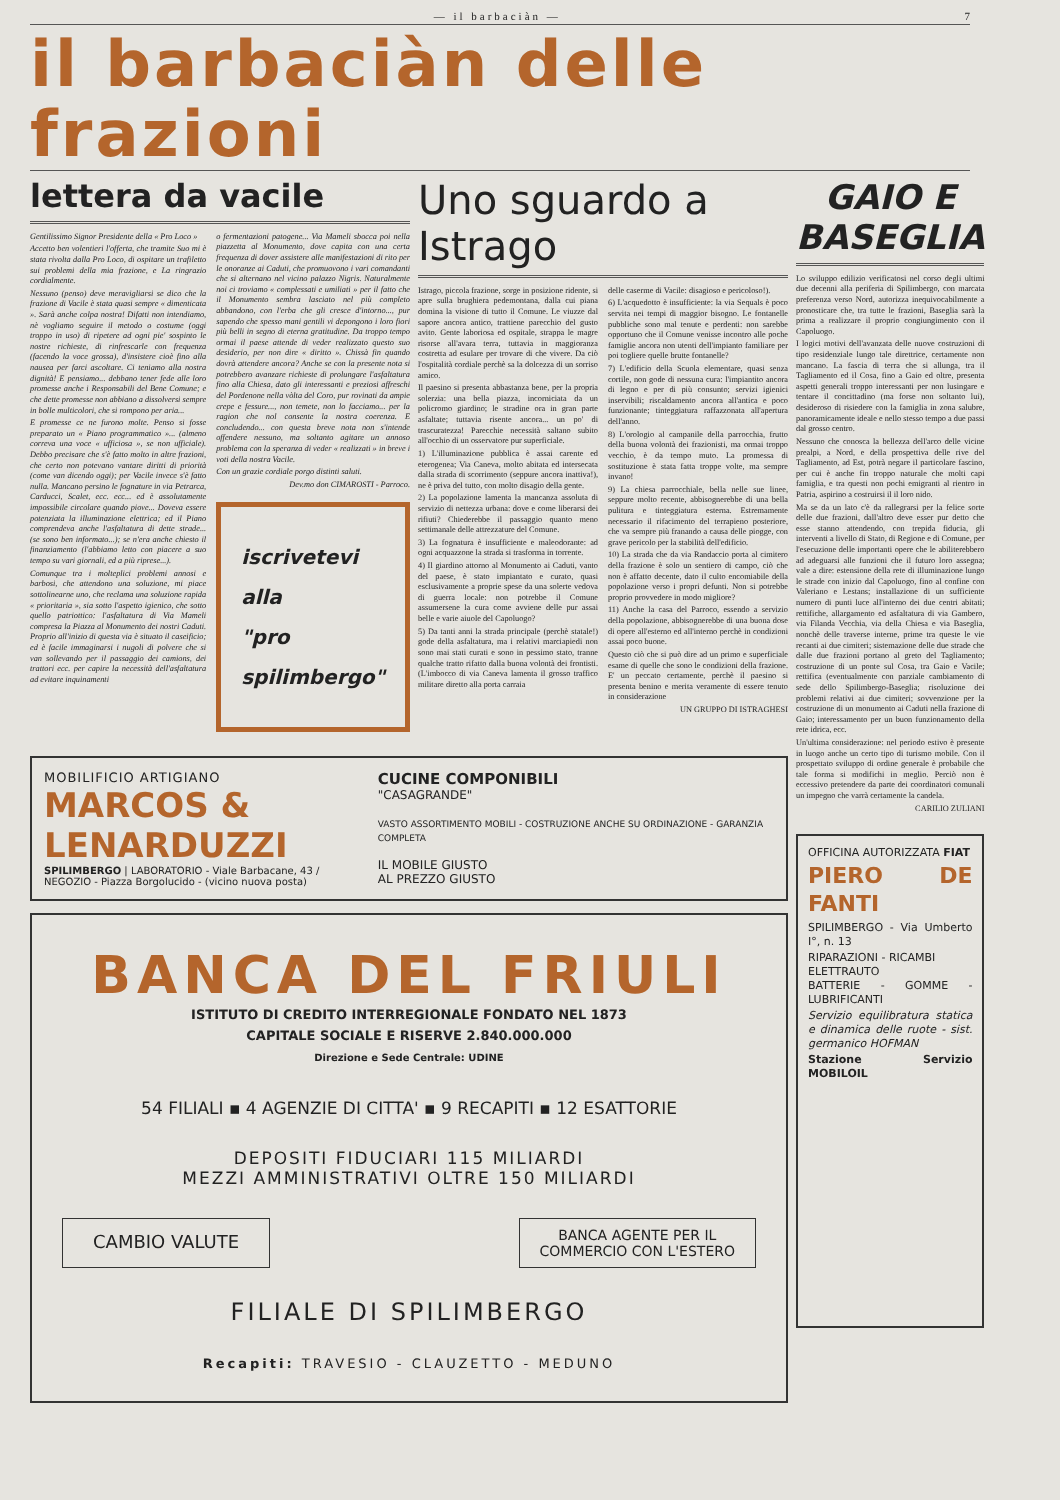— il barbaciàn — 7
il barbaciàn delle frazioni
lettera da vacile
Gentilissimo Signor Presidente della « Pro Loco »
Accetto ben volentieri l'offerta, che tramite Suo mi è stata rivolta dalla Pro Loco, di ospitare un trafiletto sui problemi della mia frazione, e La ringrazio cordialmente.
Nessuno (penso) deve meravigliarsi se dico che la frazione di Vacile è stata quasi sempre « dimenticata ». Sarà anche colpa nostra! Difatti non intendiamo, nè vogliamo seguire il metodo o costume (oggi troppo in uso) di ripetere ad ogni pie' sospinto le nostre richieste, di rinfrescarle con frequenza (facendo la voce grossa), d'insistere cioè fino alla nausea per farci ascoltare. Ci teniamo alla nostra dignità! E pensiamo... debbano tener fede alle loro promesse anche i Responsabili del Bene Comune; e che dette promesse non abbiano a dissolversi sempre in bolle multicolori, che si rompono per aria...
E promesse ce ne furono molte. Penso si fosse preparato un « Piano programmatico »... (almeno correva una voce « ufficiosa », se non ufficiale). Debbo precisare che s'è fatto molto in altre frazioni, che certo non potevano vantare diritti di priorità (come van dicendo oggi); per Vacile invece s'è fatto nulla. Mancano persino le fognature in via Petrarca, Carducci, Scalet, ecc. ecc... ed è assolutamente impossibile circolare quando piove... Doveva essere potenziata la illuminazione elettrica; ed il Piano comprendeva anche l'asfaltatura di dette strade... (se sono ben informato...); se n'era anche chiesto il finanziamento (l'abbiamo letto con piacere a suo tempo su vari giornali, ed a più riprese...).
Comunque tra i molteplici problemi annosi e barbosi, che attendono una soluzione, mi piace sottolinearne uno, che reclama una soluzione rapida « prioritaria », sia sotto l'aspetto igienico, che sotto quello patriottico: l'asfaltatura di Via Mameli compresa la Piazza al Monumento dei nostri Caduti. Proprio all'inizio di questa via è situato il caseificio; ed è facile immaginarsi i nugoli di polvere che si van sollevando per il passaggio dei camions, dei trattori ecc. per capire la necessità dell'asfaltatura ad evitare inquinamenti
o fermentazioni patogene... Via Mameli sbocca poi nella piazzetta al Monumento, dove capita con una certa frequenza di dover assistere alle manifestazioni di rito per le onoranze ai Caduti, che promuovono i vari comandanti che si alternano nel vicino palazzo Nigris. Naturalmente noi ci troviamo « complessati e umiliati » per il fatto che il Monumento sembra lasciato nel più completo abbandono, con l'erba che gli cresce d'intorno..., pur sapendo che spesso mani gentili vi depongono i loro fiori più belli in segno di eterna gratitudine. Da troppo tempo ormai il paese attende di veder realizzato questo suo desiderio, per non dire « diritto ». Chissà fin quando dovrà attendere ancora? Anche se con la presente nota si potrebbero avanzare richieste di prolungare l'asfaltatura fino alla Chiesa, dato gli interessanti e preziosi affreschi del Pordenone nella vòlta del Coro, pur rovinati da ampie crepe e fessure..., non temete, non lo facciamo... per la ragion che nol consente la nostra coerenza. E concludendo... con questa breve nota non s'intende offendere nessuno, ma soltanto agitare un annoso problema con la speranza di veder « realizzati » in breve i voti della nostra Vacile.
Con un grazie cordiale porgo distinti saluti.
Dev.mo don CIMAROSTI - Parroco.
iscrivetevi
alla
"pro spilimbergo"
Uno sguardo a Istrago
Istrago, piccola frazione, sorge in posizione ridente, si apre sulla brughiera pedemontana, dalla cui piana domina la visione di tutto il Comune. Le viuzze dal sapore ancora antico, trattiene parecchio del gusto avito. Gente laboriosa ed ospitale, strappa le magre risorse all'avara terra, tuttavia in maggioranza costretta ad esulare per trovare di che vivere. Da ciò l'ospitalità cordiale perchè sa la dolcezza di un sorriso amico.
Il paesino si presenta abbastanza bene, per la propria solerzia: una bella piazza, incorniciata da un policromo giardino; le stradine ora in gran parte asfaltate; tuttavia risente ancora... un po' di trascuratezza! Parecchie necessità saltano subito all'occhio di un osservatore pur superficiale.
1) L'illuminazione pubblica è assai carente ed eterogenea; Via Caneva, molto abitata ed intersecata dalla strada di scorrimento (seppure ancora inattiva!), ne è priva del tutto, con molto disagio della gente.
2) La popolazione lamenta la mancanza assoluta di servizio di nettezza urbana: dove e come liberarsi dei rifiuti? Chiederebbe il passaggio quanto meno settimanale delle attrezzature del Comune.
3) La fognatura è insufficiente e maleodorante: ad ogni acquazzone la strada si trasforma in torrente.
4) Il giardino attorno al Monumento ai Caduti, vanto del paese, è stato impiantato e curato, quasi esclusivamente a proprie spese da una solerte vedova di guerra locale: non potrebbe il Comune assumersene la cura come avviene delle pur assai belle e varie aiuole del Capoluogo?
5) Da tanti anni la strada principale (perchè statale!) gode della asfaltatura, ma i relativi marciapiedi non sono mai stati curati e sono in pessimo stato, tranne qualche tratto rifatto dalla buona volontà dei frontisti. (L'imbocco di via Caneva lamenta il grosso traffico militare diretto alla porta carraia
delle caserme di Vacile: disagioso e pericoloso!).
6) L'acquedotto è insufficiente: la via Sequals è poco servita nei tempi di maggior bisogno. Le fontanelle pubbliche sono mal tenute e perdenti: non sarebbe opportuno che il Comune venisse incontro alle poche famiglie ancora non utenti dell'impianto familiare per poi togliere quelle brutte fontanelle?
7) L'edificio della Scuola elementare, quasi senza cortile, non gode di nessuna cura: l'impiantito ancora di legno e per di più consunto; servizi igienici inservibili; riscaldamento ancora all'antica e poco funzionante; tinteggiatura raffazzonata all'apertura dell'anno.
8) L'orologio al campanile della parrocchia, frutto della buona volontà dei frazionisti, ma ormai troppo vecchio, è da tempo muto. La promessa di sostituzione è stata fatta troppe volte, ma sempre invano!
9) La chiesa parrocchiale, bella nelle sue linee, seppure molto recente, abbisognerebbe di una bella pulitura e tinteggiatura esterna. Estremamente necessario il rifacimento del terrapieno posteriore, che va sempre più franando a causa delle piogge, con grave pericolo per la stabilità dell'edificio.
10) La strada che da via Randaccio porta al cimitero della frazione è solo un sentiero di campo, ciò che non è affatto decente, dato il culto encomiabile della popolazione verso i propri defunti. Non si potrebbe proprio provvedere in modo migliore?
11) Anche la casa del Parroco, essendo a servizio della popolazione, abbisognerebbe di una buona dose di opere all'esterno ed all'interno perchè in condizioni assai poco buone.
Questo ciò che si può dire ad un primo e superficiale esame di quelle che sono le condizioni della frazione. E' un peccato certamente, perchè il paesino si presenta benino e merita veramente di essere tenuto in considerazione
UN GRUPPO DI ISTRAGHESI
MOBILIFICIO ARTIGIANO
MARCOS & LENARDUZZI
SPILIMBERGO | LABORATORIO - Viale Barbacane, 43 / NEGOZIO - Piazza Borgolucido - (vicino nuova posta)
CUCINE COMPONIBILI
"CASAGRANDE"
VASTO ASSORTIMENTO MOBILI - COSTRUZIONE ANCHE SU ORDINAZIONE - GARANZIA COMPLETA
IL MOBILE GIUSTO
AL PREZZO GIUSTO
BANCA DEL FRIULI
ISTITUTO DI CREDITO INTERREGIONALE FONDATO NEL 1873
CAPITALE SOCIALE E RISERVE 2.840.000.000
Direzione e Sede Centrale: UDINE
54 FILIALI ▪ 4 AGENZIE DI CITTA' ▪ 9 RECAPITI ▪ 12 ESATTORIE
DEPOSITI FIDUCIARI 115 MILIARDI
MEZZI AMMINISTRATIVI OLTRE 150 MILIARDI
CAMBIO VALUTE
BANCA AGENTE PER IL
COMMERCIO CON L'ESTERO
FILIALE DI SPILIMBERGO
Recapiti: TRAVESIO - CLAUZETTO - MEDUNO
GAIO E BASEGLIA
Lo sviluppo edilizio verificatosi nel corso degli ultimi due decenni alla periferia di Spilimbergo, con marcata preferenza verso Nord, autorizza inequivocabilmente a pronosticare che, tra tutte le frazioni, Baseglia sarà la prima a realizzare il proprio congiungimento con il Capoluogo.
I logici motivi dell'avanzata delle nuove costruzioni di tipo residenziale lungo tale direttrice, certamente non mancano. La fascia di terra che si allunga, tra il Tagliamento ed il Cosa, fino a Gaio ed oltre, presenta aspetti generali troppo interessanti per non lusingare e tentare il concittadino (ma forse non soltanto lui), desideroso di risiedere con la famiglia in zona salubre, panoramicamente ideale e nello stesso tempo a due passi dal grosso centro.
Nessuno che conosca la bellezza dell'arco delle vicine prealpi, a Nord, e della prospettiva delle rive del Tagliamento, ad Est, potrà negare il particolare fascino, per cui è anche fin troppo naturale che molti capi famiglia, e tra questi non pochi emigranti al rientro in Patria, aspirino a costruirsi il il loro nido.
Ma se da un lato c'è da rallegrarsi per la felice sorte delle due frazioni, dall'altro deve esser pur detto che esse stanno attendendo, con trepida fiducia, gli interventi a livello di Stato, di Regione e di Comune, per l'esecuzione delle importanti opere che le abiliterebbero ad adeguarsi alle funzioni che il futuro loro assegna; vale a dire: estensione della rete di illuminazione lungo le strade con inizio dal Capoluogo, fino al confine con Valeriano e Lestans; installazione di un sufficiente numero di punti luce all'interno dei due centri abitati; rettifiche, allargamento ed asfaltatura di via Gambero, via Filanda Vecchia, via della Chiesa e via Baseglia, nonchè delle traverse interne, prime tra queste le vie recanti ai due cimiteri; sistemazione delle due strade che dalle due frazioni portano al greto del Tagliamento; costruzione di un ponte sul Cosa, tra Gaio e Vacile; rettifica (eventualmente con parziale cambiamento di sede dello Spilimbergo-Baseglia; risoluzione dei problemi relativi ai due cimiteri; sovvenzione per la costruzione di un monumento ai Caduti nella frazione di Gaio; interessamento per un buon funzionamento della rete idrica, ecc.
Un'ultima considerazione: nel periodo estivo è presente in luogo anche un certo tipo di turismo mobile. Con il prospettato sviluppo di ordine generale è probabile che tale forma si modifichi in meglio. Perciò non è eccessivo pretendere da parte dei coordinatori comunali un impegno che varrà certamente la candela.
CARILIO ZULIANI
OFFICINA AUTORIZZATA FIAT
PIERO DE FANTI
SPILIMBERGO - Via Umberto I°, n. 13
RIPARAZIONI - RICAMBI
ELETTRAUTO
BATTERIE - GOMME - LUBRIFICANTI
Servizio equilibratura statica e dinamica delle ruote - sist. germanico HOFMAN
Stazione Servizio MOBILOIL